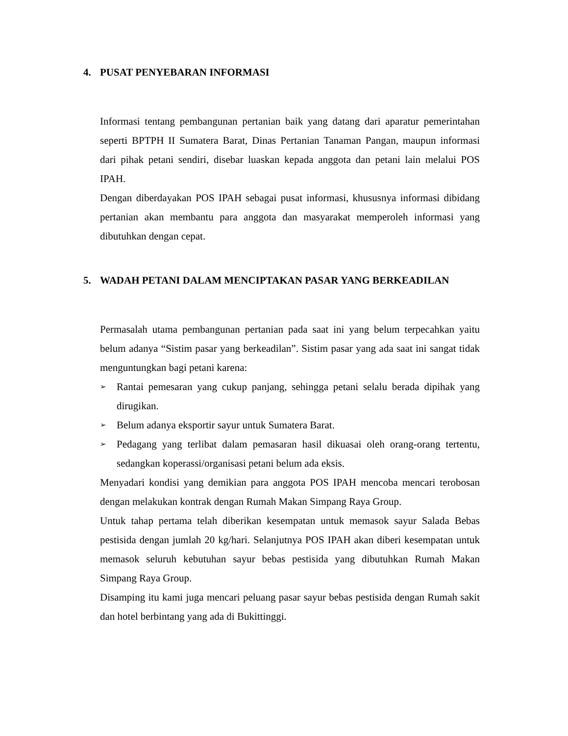4. PUSAT PENYEBARAN INFORMASI
Informasi tentang pembangunan pertanian baik yang datang dari aparatur pemerintahan seperti BPTPH II Sumatera Barat, Dinas Pertanian Tanaman Pangan, maupun informasi dari pihak petani sendiri, disebar luaskan kepada anggota dan petani lain melalui POS IPAH.
Dengan diberdayakan POS IPAH sebagai pusat informasi, khususnya informasi dibidang pertanian akan membantu para anggota dan masyarakat memperoleh informasi yang dibutuhkan dengan cepat.
5. WADAH PETANI DALAM MENCIPTAKAN PASAR YANG BERKEADILAN
Permasalah utama pembangunan pertanian pada saat ini yang belum terpecahkan yaitu belum adanya “Sistim pasar yang berkeadilan”. Sistim pasar yang ada saat ini sangat tidak menguntungkan bagi petani karena:
➢
Rantai pemesaran yang cukup panjang, sehingga petani selalu berada dipihak yang dirugikan.
➢
Belum adanya eksportir sayur untuk Sumatera Barat.
➢
Pedagang yang terlibat dalam pemasaran hasil dikuasai oleh orang-orang tertentu, sedangkan koperassi/organisasi petani belum ada eksis.
Menyadari kondisi yang demikian para anggota POS IPAH mencoba mencari terobosan dengan melakukan kontrak dengan Rumah Makan Simpang Raya Group.
Untuk tahap pertama telah diberikan kesempatan untuk memasok sayur Salada Bebas pestisida dengan jumlah 20 kg/hari. Selanjutnya POS IPAH akan diberi kesempatan untuk memasok seluruh kebutuhan sayur bebas pestisida yang dibutuhkan Rumah Makan Simpang Raya Group.
Disamping itu kami juga mencari peluang pasar sayur bebas pestisida dengan Rumah sakit dan hotel berbintang yang ada di Bukittinggi.